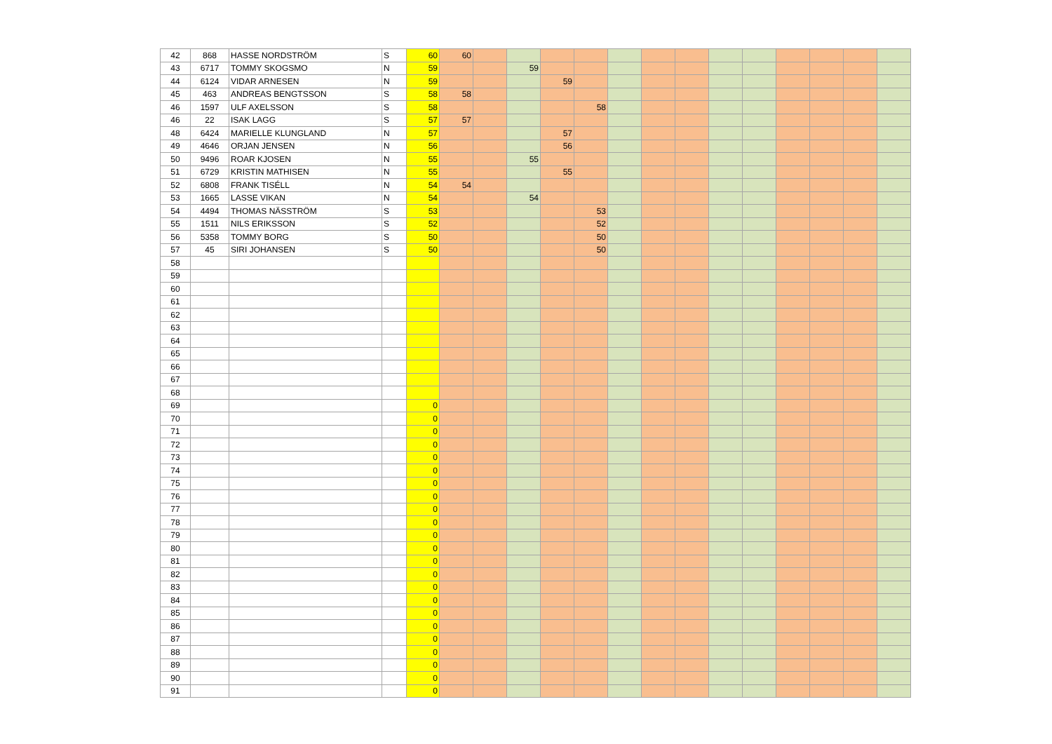| 42 | 868 | HASSE NORDSTRÖM | S | 60 | 60 | | | | | | | | | | | | | |
| 43 | 6717 | TOMMY SKOGSMO | N | 59 | | | 59 | | | | | | | | | | | |
| 44 | 6124 | VIDAR ARNESEN | N | 59 | | | | 59 | | | | | | | | | | |
| 45 | 463 | ANDREAS BENGTSSON | S | 58 | 58 | | | | | | | | | | | | | |
| 46 | 1597 | ULF AXELSSON | S | 58 | | | | | 58 | | | | | | | | | |
| 46 | 22 | ISAK LAGG | S | 57 | 57 | | | | | | | | | | | | | |
| 48 | 6424 | MARIELLE KLUNGLAND | N | 57 | | | | 57 | | | | | | | | | | |
| 49 | 4646 | ORJAN JENSEN | N | 56 | | | | 56 | | | | | | | | | | |
| 50 | 9496 | ROAR KJOSEN | N | 55 | | | 55 | | | | | | | | | | | |
| 51 | 6729 | KRISTIN MATHISEN | N | 55 | | | | 55 | | | | | | | | | | |
| 52 | 6808 | FRANK TISÉLL | N | 54 | 54 | | | | | | | | | | | | | |
| 53 | 1665 | LASSE VIKAN | N | 54 | | | 54 | | | | | | | | | | | |
| 54 | 4494 | THOMAS NÄSSTRÖM | S | 53 | | | | | 53 | | | | | | | | | |
| 55 | 1511 | NILS ERIKSSON | S | 52 | | | | | 52 | | | | | | | | | |
| 56 | 5358 | TOMMY BORG | S | 50 | | | | | 50 | | | | | | | | | |
| 57 | 45 | SIRI JOHANSEN | S | 50 | | | | | 50 | | | | | | | | | |
| 58 | | | | | | | | | | | | | | | | | | |
| 59 | | | | | | | | | | | | | | | | | | |
| 60 | | | | | | | | | | | | | | | | | | |
| 61 | | | | | | | | | | | | | | | | | | |
| 62 | | | | | | | | | | | | | | | | | | |
| 63 | | | | | | | | | | | | | | | | | | |
| 64 | | | | | | | | | | | | | | | | | | |
| 65 | | | | | | | | | | | | | | | | | | |
| 66 | | | | | | | | | | | | | | | | | | |
| 67 | | | | | | | | | | | | | | | | | | |
| 68 | | | | | | | | | | | | | | | | | | |
| 69 | | | | 0 | | | | | | | | | | | | | | |
| 70 | | | | 0 | | | | | | | | | | | | | | |
| 71 | | | | 0 | | | | | | | | | | | | | | |
| 72 | | | | 0 | | | | | | | | | | | | | | |
| 73 | | | | 0 | | | | | | | | | | | | | | |
| 74 | | | | 0 | | | | | | | | | | | | | | |
| 75 | | | | 0 | | | | | | | | | | | | | | |
| 76 | | | | 0 | | | | | | | | | | | | | | |
| 77 | | | | 0 | | | | | | | | | | | | | | |
| 78 | | | | 0 | | | | | | | | | | | | | | |
| 79 | | | | 0 | | | | | | | | | | | | | | |
| 80 | | | | 0 | | | | | | | | | | | | | | |
| 81 | | | | 0 | | | | | | | | | | | | | | |
| 82 | | | | 0 | | | | | | | | | | | | | | |
| 83 | | | | 0 | | | | | | | | | | | | | | |
| 84 | | | | 0 | | | | | | | | | | | | | | |
| 85 | | | | 0 | | | | | | | | | | | | | | |
| 86 | | | | 0 | | | | | | | | | | | | | | |
| 87 | | | | 0 | | | | | | | | | | | | | | |
| 88 | | | | 0 | | | | | | | | | | | | | | |
| 89 | | | | 0 | | | | | | | | | | | | | | |
| 90 | | | | 0 | | | | | | | | | | | | | | |
| 91 | | | | 0 | | | | | | | | | | | | | | |